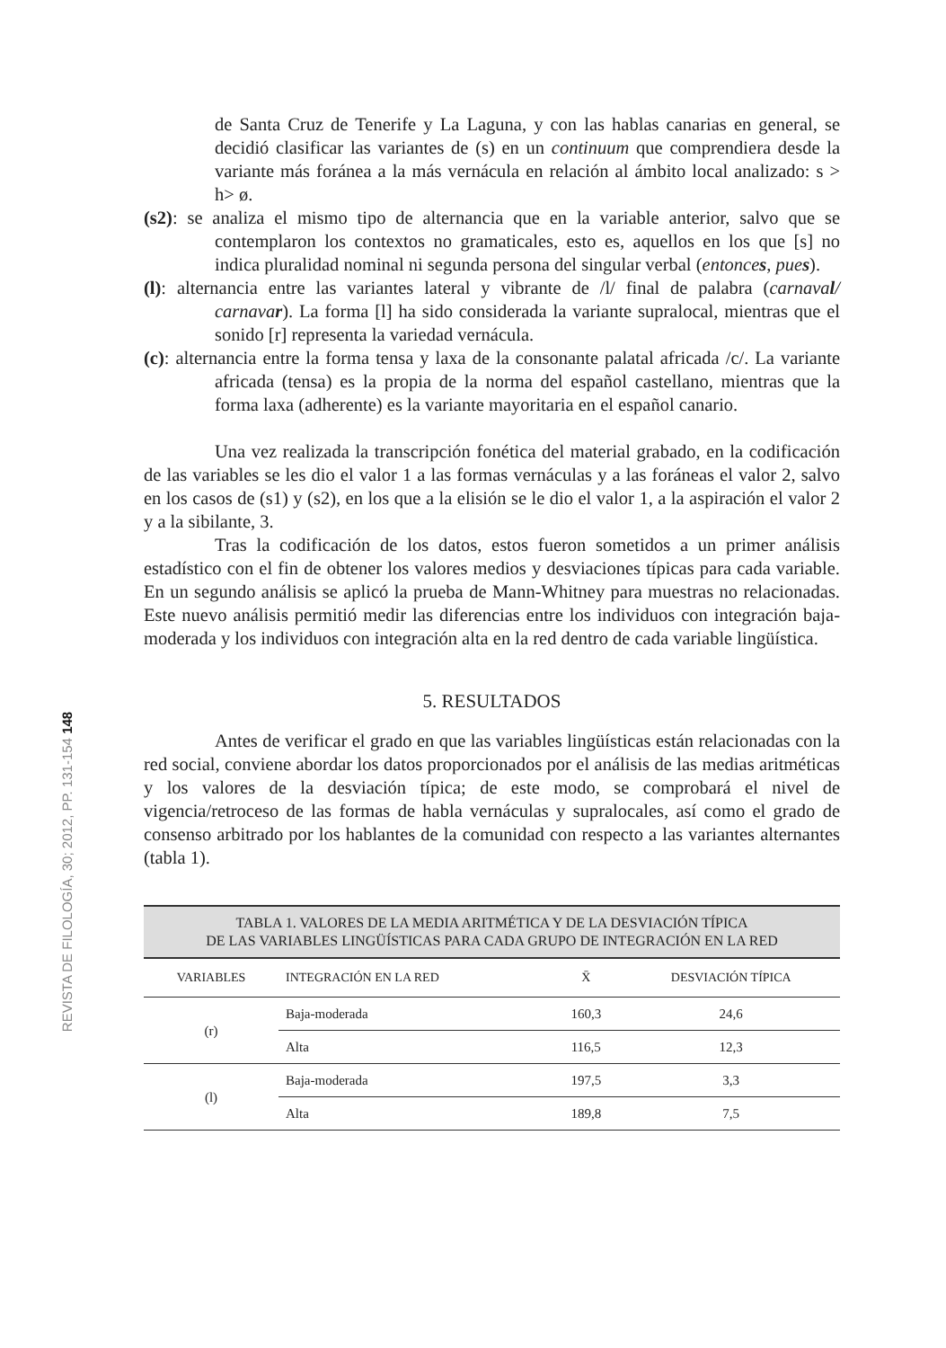REVISTA DE FILOLOGÍA, 30; 2012, PP. 131-154 148
de Santa Cruz de Tenerife y La Laguna, y con las hablas canarias en general, se decidió clasificar las variantes de (s) en un continuum que comprendiera desde la variante más foránea a la más vernácula en relación al ámbito local analizado: s > h> ø.
(s2): se analiza el mismo tipo de alternancia que en la variable anterior, salvo que se contemplaron los contextos no gramaticales, esto es, aquellos en los que [s] no indica pluralidad nominal ni segunda persona del singular verbal (entonces, pues).
(l): alternancia entre las variantes lateral y vibrante de /l/ final de palabra (carnaval/ carnavar). La forma [l] ha sido considerada la variante supralocal, mientras que el sonido [r] representa la variedad vernácula.
(c): alternancia entre la forma tensa y laxa de la consonante palatal africada /c/. La variante africada (tensa) es la propia de la norma del español castellano, mientras que la forma laxa (adherente) es la variante mayoritaria en el español canario.
Una vez realizada la transcripción fonética del material grabado, en la codificación de las variables se les dio el valor 1 a las formas vernáculas y a las foráneas el valor 2, salvo en los casos de (s1) y (s2), en los que a la elisión se le dio el valor 1, a la aspiración el valor 2 y a la sibilante, 3.
Tras la codificación de los datos, estos fueron sometidos a un primer análisis estadístico con el fin de obtener los valores medios y desviaciones típicas para cada variable. En un segundo análisis se aplicó la prueba de Mann-Whitney para muestras no relacionadas. Este nuevo análisis permitió medir las diferencias entre los individuos con integración baja-moderada y los individuos con integración alta en la red dentro de cada variable lingüística.
5. RESULTADOS
Antes de verificar el grado en que las variables lingüísticas están relacionadas con la red social, conviene abordar los datos proporcionados por el análisis de las medias aritméticas y los valores de la desviación típica; de este modo, se comprobará el nivel de vigencia/retroceso de las formas de habla vernáculas y supralocales, así como el grado de consenso arbitrado por los hablantes de la comunidad con respecto a las variantes alternantes (tabla 1).
TABLA 1. VALORES DE LA MEDIA ARITMÉTICA Y DE LA DESVIACIÓN TÍPICA DE LAS VARIABLES LINGÜÍSTICAS PARA CADA GRUPO DE INTEGRACIÓN EN LA RED
| VARIABLES | INTEGRACIÓN EN LA RED | X̄ | DESVIACIÓN TÍPICA |
| --- | --- | --- | --- |
| (r) | Baja-moderada | 160,3 | 24,6 |
| | Alta | 116,5 | 12,3 |
| (l) | Baja-moderada | 197,5 | 3,3 |
| | Alta | 189,8 | 7,5 |